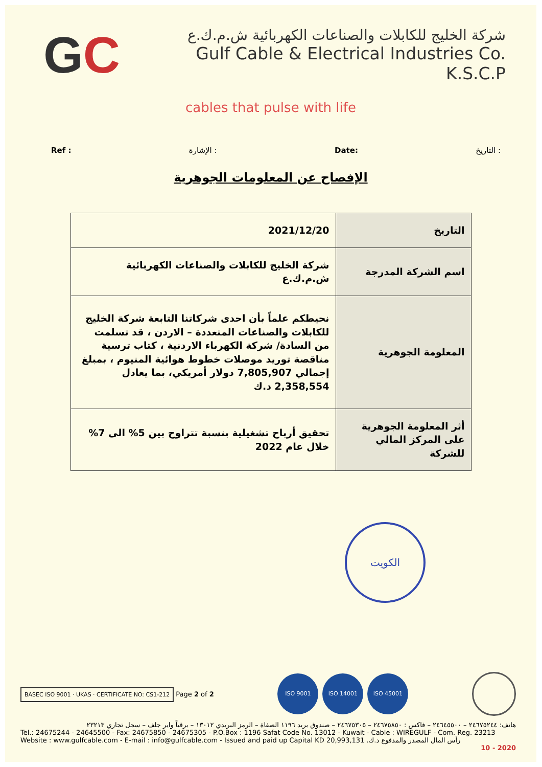GC
شركة الخليج للكابلات والصناعات الكهربائية ش.م.ك.ع
Gulf Cable & Electrical Industries Co. K.S.C.P
cables that pulse with life
Ref : الإشارة : Date: التاريخ :
الإفصاح عن المعلومات الجوهرية
| التاريخ | 2021/12/20 |
| اسم الشركة المدرجة | شركة الخليج للكابلات والصناعات الكهربائية ش.م.ك.ع |
| المعلومة الجوهرية | نحيطكم علماً بأن احدى شركاتنا التابعة شركة الخليج للكابلات والصناعات المتعددة – الاردن ، قد تسلمت من السادة/ شركة الكهرباء الاردنية ، كتاب ترسية مناقصة توريد موصلات خطوط هوائية المنيوم ، بمبلغ إجمالي 7,805,907 دولار أمريكي، بما يعادل 2,358,554 د.ك |
| أثر المعلومة الجوهرية على المركز المالي للشركة | تحقيق أرباح تشغيلية بنسبة تتراوح بين 5% الى 7% خلال عام 2022 |
الكويت
BASEC ISO 9001 · UKAS · CERTIFICATE NO: CS1-212 Page 2 of 2
ISO 9001 ISO 14001 ISO 45001
هاتف: ٢٤٦٧٥٢٤٤ – ٢٤٦٤٥٥٠٠ – فاكس : ٢٤٦٧٥٨٥٠ – ٢٤٦٧٥٣٠٥ – صندوق بريد ١١٩٦ الصفاة – الرمز البريدي ١٣٠١٢ – برقياً واير جلف – سجل تجاري ٢٣٢١٣
Tel.: 24675244 - 24645500 - Fax: 24675850 - 24675305 - P.O.Box : 1196 Safat Code No. 13012 - Kuwait - Cable : WIREGULF - Com. Reg. 23213
Website : www.gulfcable.com - E-mail : info@gulfcable.com - Issued and paid up Capital KD 20,993,131 رأس المال المصدر والمدفوع د.ك.
10 - 2020